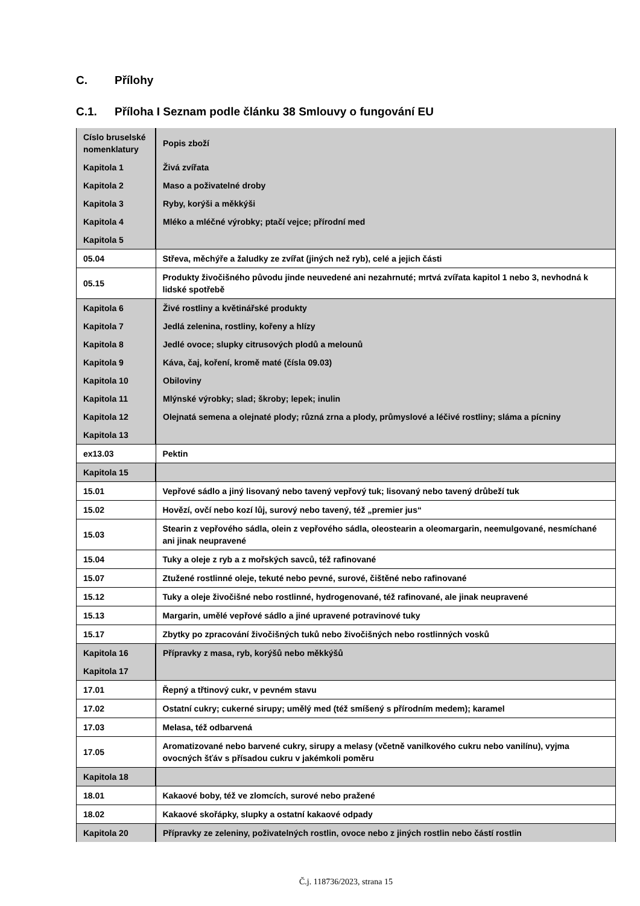C. Přílohy
C.1. Příloha I Seznam podle článku 38 Smlouvy o fungování EU
| Císlo bruselské nomenklatury | Popis zboží |
| Kapitola 1 | Živá zvířata |
| Kapitola 2 | Maso a poživatelné droby |
| Kapitola 3 | Ryby, korýši a měkkýši |
| Kapitola 4 | Mléko a mléčné výrobky; ptačí vejce; přírodní med |
| Kapitola 5 | |
| 05.04 | Střeva, měchýře a žaludky ze zvířat (jiných než ryb), celé a jejich části |
| 05.15 | Produkty živočišného původu jinde neuvedené ani nezahrnuté; mrtvá zvířata kapitol 1 nebo 3, nevhodná k lidské spotřebě |
| Kapitola 6 | Živé rostliny a květinářské produkty |
| Kapitola 7 | Jedlá zelenina, rostliny, kořeny a hlízy |
| Kapitola 8 | Jedlé ovoce; slupky citrusových plodů a melounů |
| Kapitola 9 | Káva, čaj, koření, kromě maté (čísla 09.03) |
| Kapitola 10 | Obiloviny |
| Kapitola 11 | Mlýnské výrobky; slad; škroby; lepek; inulin |
| Kapitola 12 | Olejnatá semena a olejnaté plody; různá zrna a plody, průmyslové a léčivé rostliny; sláma a pícniny |
| Kapitola 13 | |
| ex13.03 | Pektin |
| Kapitola 15 | |
| 15.01 | Vepřové sádlo a jiný lisovaný nebo tavený vepřový tuk; lisovaný nebo tavený drůbeží tuk |
| 15.02 | Hovězí, ovčí nebo kozí lůj, surový nebo tavený, též „premier jus“ |
| 15.03 | Stearin z vepřového sádla, olein z vepřového sádla, oleostearin a oleomargarin, neemulgované, nesmíchané ani jinak neupravené |
| 15.04 | Tuky a oleje z ryb a z mořských savců, též rafinované |
| 15.07 | Ztužené rostlinné oleje, tekuté nebo pevné, surové, čištěné nebo rafinované |
| 15.12 | Tuky a oleje živočišné nebo rostlinné, hydrogenované, též rafinované, ale jinak neupravené |
| 15.13 | Margarin, umělé vepřové sádlo a jiné upravené potravinové tuky |
| 15.17 | Zbytky po zpracování živočišných tuků nebo živočišných nebo rostlinných vosků |
| Kapitola 16 | Přípravky z masa, ryb, korýšů nebo měkkýšů |
| Kapitola 17 | |
| 17.01 | Řepný a třtinový cukr, v pevném stavu |
| 17.02 | Ostatní cukry; cukerné sirupy; umělý med (též smíšený s přírodním medem); karamel |
| 17.03 | Melasa, též odbarvená |
| 17.05 | Aromatizované nebo barvené cukry, sirupy a melasy (včetně vanilkového cukru nebo vanilínu), vyjma ovocných šťáv s přísadou cukru v jakémkoli poměru |
| Kapitola 18 | |
| 18.01 | Kakaové boby, též ve zlomcích, surové nebo pražené |
| 18.02 | Kakaové skořápky, slupky a ostatní kakaové odpady |
| Kapitola 20 | Přípravky ze zeleniny, poživatelných rostlin, ovoce nebo z jiných rostlin nebo částí rostlin |
Č.j. 118736/2023, strana 15